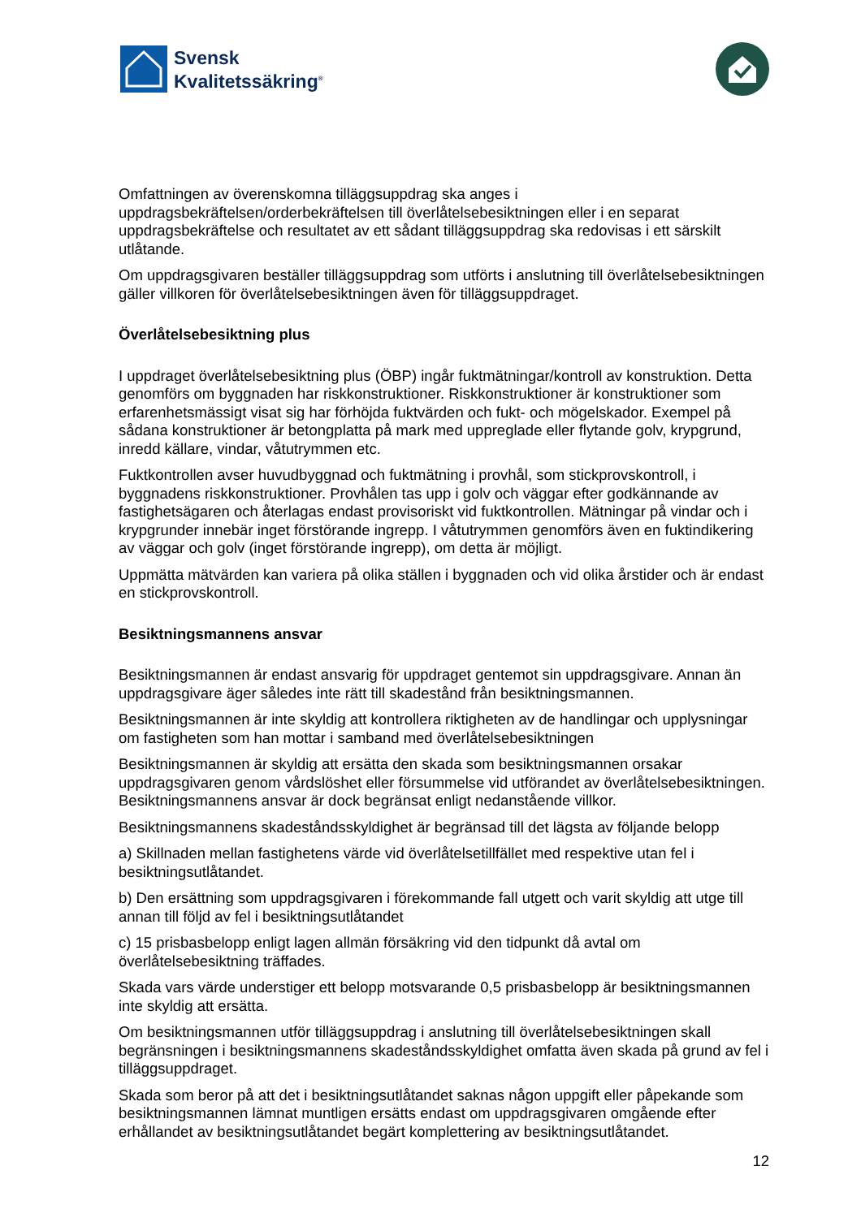Svensk
Kvalitetssäkring<sup>®</sup>
Omfattningen av överenskomna tilläggsuppdrag ska anges i uppdragsbekräftelsen/orderbekräftelsen till överlåtelsebesiktningen eller i en separat uppdragsbekräftelse och resultatet av ett sådant tilläggsuppdrag ska redovisas i ett särskilt utlåtande.
Om uppdragsgivaren beställer tilläggsuppdrag som utförts i anslutning till överlåtelsebesiktningen gäller villkoren för överlåtelsebesiktningen även för tilläggsuppdraget.
Överlåtelsebesiktning plus
I uppdraget överlåtelsebesiktning plus (ÖBP) ingår fuktmätningar/kontroll av konstruktion. Detta genomförs om byggnaden har riskkonstruktioner. Riskkonstruktioner är konstruktioner som erfarenhetsmässigt visat sig har förhöjda fuktvärden och fukt- och mögelskador. Exempel på sådana konstruktioner är betongplatta på mark med uppreglade eller flytande golv, krypgrund, inredd källare, vindar, våtutrymmen etc.
Fuktkontrollen avser huvudbyggnad och fuktmätning i provhål, som stickprovskontroll, i byggnadens riskkonstruktioner. Provhålen tas upp i golv och väggar efter godkännande av fastighetsägaren och återlagas endast provisoriskt vid fuktkontrollen. Mätningar på vindar och i krypgrunder innebär inget förstörande ingrepp. I våtutrymmen genomförs även en fuktindikering av väggar och golv (inget förstörande ingrepp), om detta är möjligt.
Uppmätta mätvärden kan variera på olika ställen i byggnaden och vid olika årstider och är endast en stickprovskontroll.
Besiktningsmannens ansvar
Besiktningsmannen är endast ansvarig för uppdraget gentemot sin uppdragsgivare. Annan än uppdragsgivare äger således inte rätt till skadestånd från besiktningsmannen.
Besiktningsmannen är inte skyldig att kontrollera riktigheten av de handlingar och upplysningar om fastigheten som han mottar i samband med överlåtelsebesiktningen
Besiktningsmannen är skyldig att ersätta den skada som besiktningsmannen orsakar uppdragsgivaren genom vårdslöshet eller försummelse vid utförandet av överlåtelsebesiktningen. Besiktningsmannens ansvar är dock begränsat enligt nedanstående villkor.
Besiktningsmannens skadeståndsskyldighet är begränsad till det lägsta av följande belopp
a) Skillnaden mellan fastighetens värde vid överlåtelsetillfället med respektive utan fel i besiktningsutlåtandet.
b) Den ersättning som uppdragsgivaren i förekommande fall utgett och varit skyldig att utge till annan till följd av fel i besiktningsutlåtandet
c) 15 prisbasbelopp enligt lagen allmän försäkring vid den tidpunkt då avtal om överlåtelsebesiktning träffades.
Skada vars värde understiger ett belopp motsvarande 0,5 prisbasbelopp är besiktningsmannen inte skyldig att ersätta.
Om besiktningsmannen utför tilläggsuppdrag i anslutning till överlåtelsebesiktningen skall begränsningen i besiktningsmannens skadeståndsskyldighet omfatta även skada på grund av fel i tilläggsuppdraget.
Skada som beror på att det i besiktningsutlåtandet saknas någon uppgift eller påpekande som besiktningsmannen lämnat muntligen ersätts endast om uppdragsgivaren omgående efter erhållandet av besiktningsutlåtandet begärt komplettering av besiktningsutlåtandet.
12